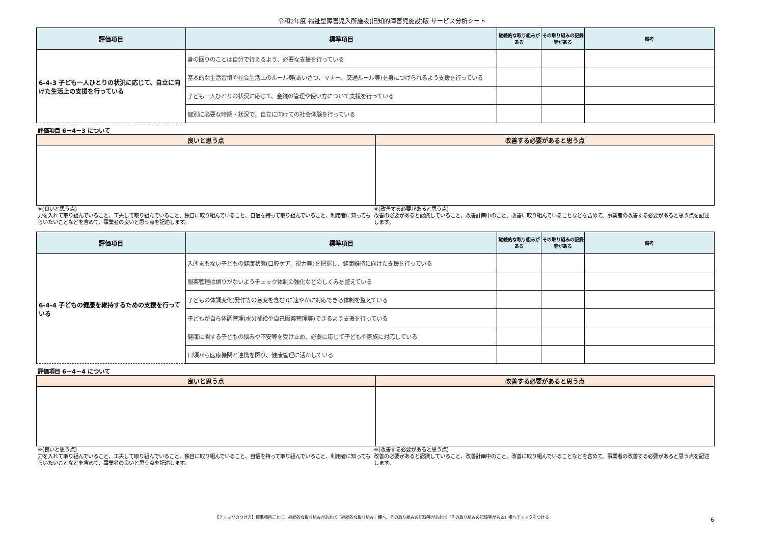令和2年度 福祉型障害児入所施設(旧知的障害児施設)版 サービス分析シート
| 評価項目 | 標準項目 | 継続的な取り組みがある | その取り組みの記録等がある | 備考 |
| --- | --- | --- | --- | --- |
| 6-4-3 子ども一人ひとりの状況に応じて、自立に向けた生活上の支援を行っている | 身の回りのことは自分で行えるよう、必要な支援を行っている | | | |
| | 基本的な生活習慣や社会生活上のルール等(あいさつ、マナー、交通ルール等)を身につけられるよう支援を行っている | | | |
| | 子ども一人ひとりの状況に応じて、金銭の管理や使い方について支援を行っている | | | |
| | 個別に必要な時期・状況で、自立に向けての社会体験を行っている | | | |
評価項目 6－4－3 について
| 良いと思う点 | 改善する必要があると思う点 |
| --- | --- |
※(良いと思う点)
力を入れて取り組んでいること、工夫して取り組んでいること、独自に取り組んでいること、自信を持って取り組んでいること、利用者に知ってもらいたいことなどを含めて、事業者の良いと思う点を記述します。
※(改善する必要があると思う点)
改善の必要があると認識していること、改善計画中のこと、改善に取り組んでいることなどを含めて、事業者の改善する必要があると思う点を記述します。
| 評価項目 | 標準項目 | 継続的な取り組みがある | その取り組みの記録等がある | 備考 |
| --- | --- | --- | --- | --- |
| 6-4-4 子どもの健康を維持するための支援を行っている | 入所まもない子どもの健康状態(口腔ケア、視力等)を把握し、健康維持に向けた支援を行っている | | | |
| | 服薬管理は誤りがないようチェック体制の強化などのしくみを整えている | | | |
| | 子どもの体調変化(発作等の急変を含む)に速やかに対応できる体制を整えている | | | |
| | 子どもが自ら体調管理(水分補給や自己服薬管理等)できるよう支援を行っている | | | |
| | 健康に関する子どもの悩みや不安等を受け止め、必要に応じて子どもや家族に対応している | | | |
| | 日頃から医療機関と連携を図り、健康管理に活かしている | | | |
評価項目 6－4－4 について
| 良いと思う点 | 改善する必要があると思う点 |
| --- | --- |
※(良いと思う点)
力を入れて取り組んでいること、工夫して取り組んでいること、独自に取り組んでいること、自信を持って取り組んでいること、利用者に知ってもらいたいことなどを含めて、事業者の良いと思う点を記述します。
※(改善する必要があると思う点)
改善の必要があると認識していること、改善計画中のこと、改善に取り組んでいることなどを含めて、事業者の改善する必要があると思う点を記述します。
【チェックのつけ方】標準項目ごとに、継続的な取り組みがあれば「継続的な取り組み」欄へ、その取り組みの記録等があれば「その取り組みの記録等がある」欄へチェックをつける
6